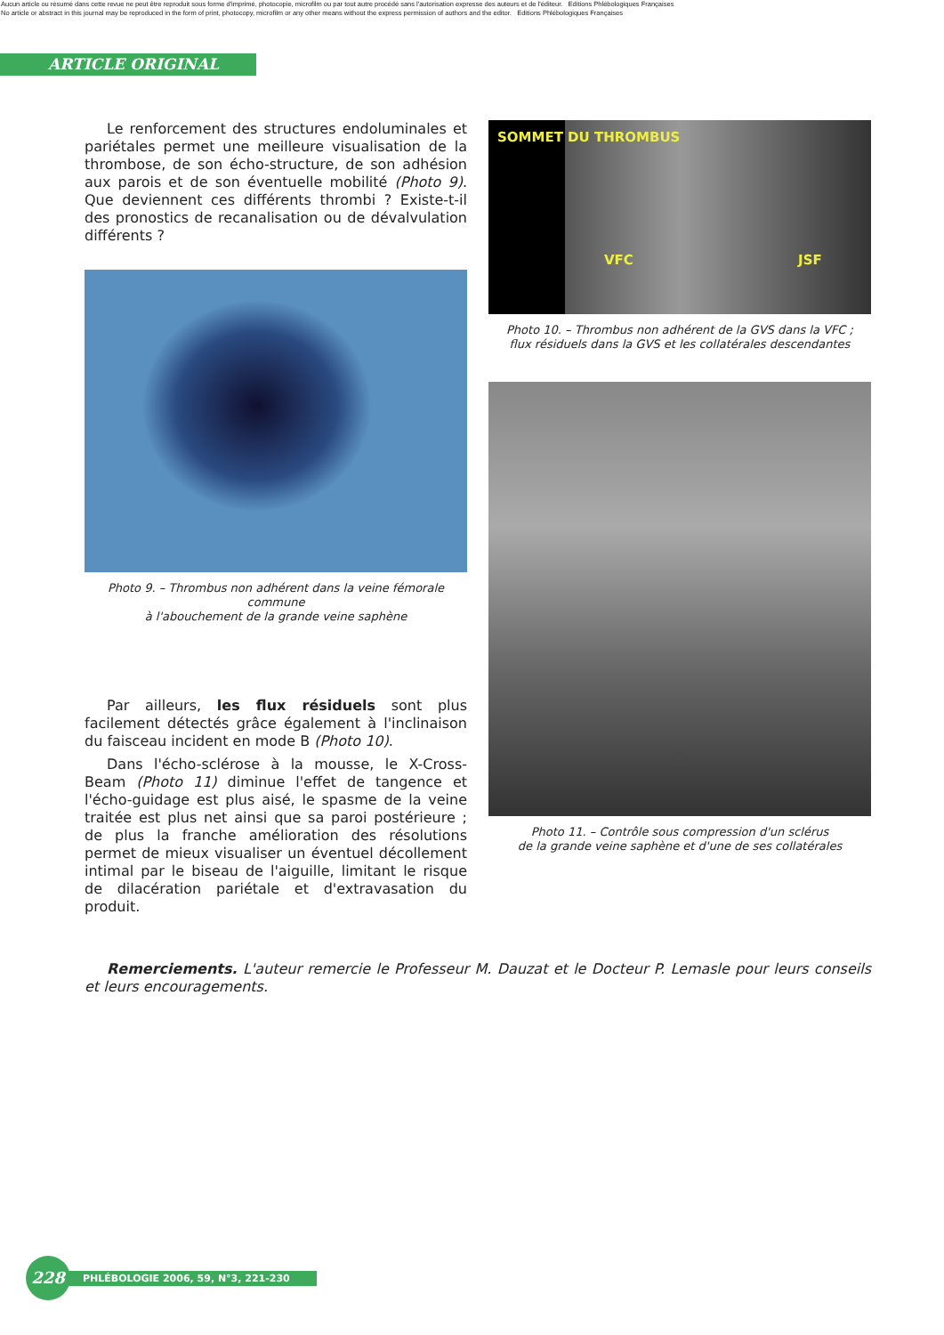Aucun article ou résumé dans cette revue ne peut être reproduit sous forme d'imprimé, photocopie, microfilm ou par tout autre procédé sans l'autorisation expresse des auteurs et de l'éditeur. Editions Phlébologiques Françaises
No article or abstract in this journal may be reproduced in the form of print, photocopy, microfilm or any other means without the express permission of authors and the editor. Editions Phlébologiques Françaises
ARTICLE ORIGINAL
Le renforcement des structures endoluminales et pariétales permet une meilleure visualisation de la thrombose, de son écho-structure, de son adhésion aux parois et de son éventuelle mobilité (Photo 9). Que deviennent ces différents thrombi ? Existe-t-il des pronostics de recanalisation ou de dévalvulation différents ?
Photo 9. – Thrombus non adhérent dans la veine fémorale commune
à l'abouchement de la grande veine saphène
Par ailleurs, les flux résiduels sont plus facilement détectés grâce également à l'inclinaison du faisceau incident en mode B (Photo 10).
Dans l'écho-sclérose à la mousse, le X-Cross-Beam (Photo 11) diminue l'effet de tangence et l'écho-guidage est plus aisé, le spasme de la veine traitée est plus net ainsi que sa paroi postérieure ; de plus la franche amélioration des résolutions permet de mieux visualiser un éventuel décollement intimal par le biseau de l'aiguille, limitant le risque de dilacération pariétale et d'extravasation du produit.
SOMMET DU THROMBUS
VFC JSF
Photo 10. – Thrombus non adhérent de la GVS dans la VFC ;
flux résiduels dans la GVS et les collatérales descendantes
Photo 11. – Contrôle sous compression d'un sclérus
de la grande veine saphène et d'une de ses collatérales
Remerciements. L'auteur remercie le Professeur M. Dauzat et le Docteur P. Lemasle pour leurs conseils et leurs encouragements.
228
PHLÉBOLOGIE 2006, 59, N°3, 221-230